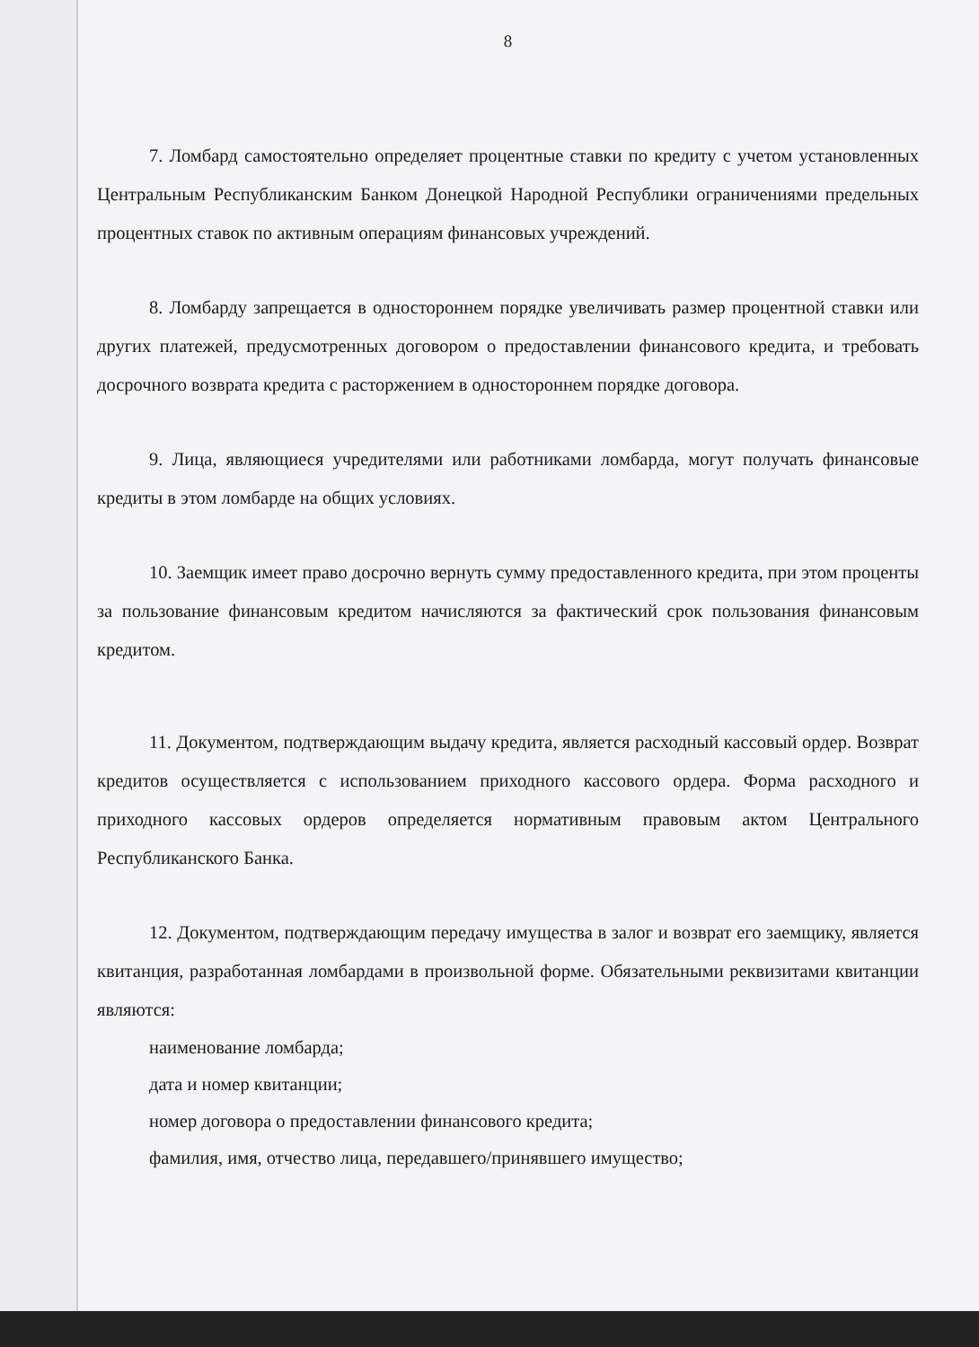8
7. Ломбард самостоятельно определяет процентные ставки по кредиту с учетом установленных Центральным Республиканским Банком Донецкой Народной Республики ограничениями предельных процентных ставок по активным операциям финансовых учреждений.
8. Ломбарду запрещается в одностороннем порядке увеличивать размер процентной ставки или других платежей, предусмотренных договором о предоставлении финансового кредита, и требовать досрочного возврата кредита с расторжением в одностороннем порядке договора.
9. Лица, являющиеся учредителями или работниками ломбарда, могут получать финансовые кредиты в этом ломбарде на общих условиях.
10. Заемщик имеет право досрочно вернуть сумму предоставленного кредита, при этом проценты за пользование финансовым кредитом начисляются за фактический срок пользования финансовым кредитом.
11. Документом, подтверждающим выдачу кредита, является расходный кассовый ордер. Возврат кредитов осуществляется с использованием приходного кассового ордера. Форма расходного и приходного кассовых ордеров определяется нормативным правовым актом Центрального Республиканского Банка.
12. Документом, подтверждающим передачу имущества в залог и возврат его заемщику, является квитанция, разработанная ломбардами в произвольной форме. Обязательными реквизитами квитанции являются:
наименование ломбарда;
дата и номер квитанции;
номер договора о предоставлении финансового кредита;
фамилия, имя, отчество лица, передавшего/принявшего имущество;